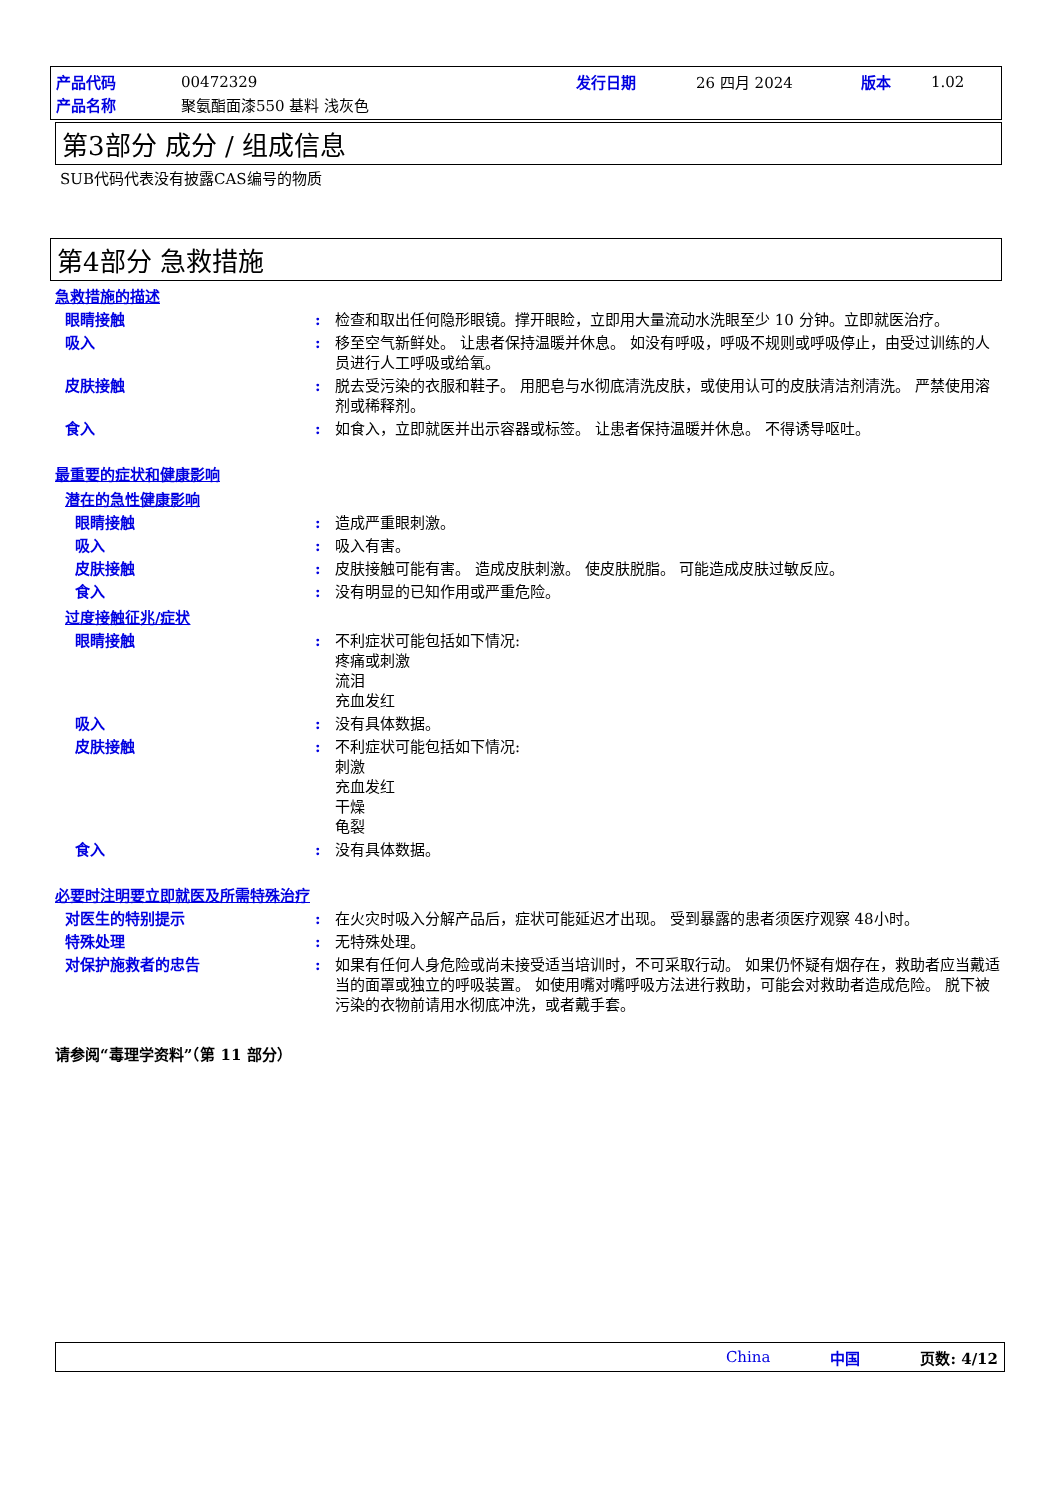| 产品代码 | 00472329 | 发行日期 | 26 四月 2024 | 版本 | 1.02 |
| 产品名称 | 聚氨酯面漆550 基料 浅灰色 | | | | |
第3部分 成分 / 组成信息
SUB代码代表没有披露CAS编号的物质
第4部分 急救措施
急救措施的描述
眼睛接触 : 检查和取出任何隐形眼镜。撑开眼睑，立即用大量流动水洗眼至少 10 分钟。立即就医治疗。
吸入 : 移至空气新鲜处。 让患者保持温暖并休息。 如没有呼吸，呼吸不规则或呼吸停止，由受过训练的人员进行人工呼吸或给氧。
皮肤接触 : 脱去受污染的衣服和鞋子。 用肥皂与水彻底清洗皮肤，或使用认可的皮肤清洁剂清洗。 严禁使用溶剂或稀释剂。
食入 : 如食入，立即就医并出示容器或标签。 让患者保持温暖并休息。 不得诱导呕吐。
最重要的症状和健康影响
潜在的急性健康影响
眼睛接触 : 造成严重眼刺激。
吸入 : 吸入有害。
皮肤接触 : 皮肤接触可能有害。 造成皮肤刺激。 使皮肤脱脂。 可能造成皮肤过敏反应。
食入 : 没有明显的已知作用或严重危险。
过度接触征兆/症状
眼睛接触 : 不利症状可能包括如下情况:
疼痛或刺激
流泪
充血发红
吸入 : 没有具体数据。
皮肤接触 : 不利症状可能包括如下情况:
刺激
充血发红
干燥
龟裂
食入 : 没有具体数据。
必要时注明要立即就医及所需特殊治疗
对医生的特别提示 : 在火灾时吸入分解产品后，症状可能延迟才出现。 受到暴露的患者须医疗观察 48小时。
特殊处理 : 无特殊处理。
对保护施救者的忠告 : 如果有任何人身危险或尚未接受适当培训时，不可采取行动。 如果仍怀疑有烟存在，救助者应当戴适当的面罩或独立的呼吸装置。 如使用嘴对嘴呼吸方法进行救助，可能会对救助者造成危险。 脱下被污染的衣物前请用水彻底冲洗，或者戴手套。
请参阅“毒理学资料”（第 11 部分）
China 中国 页数: 4/12